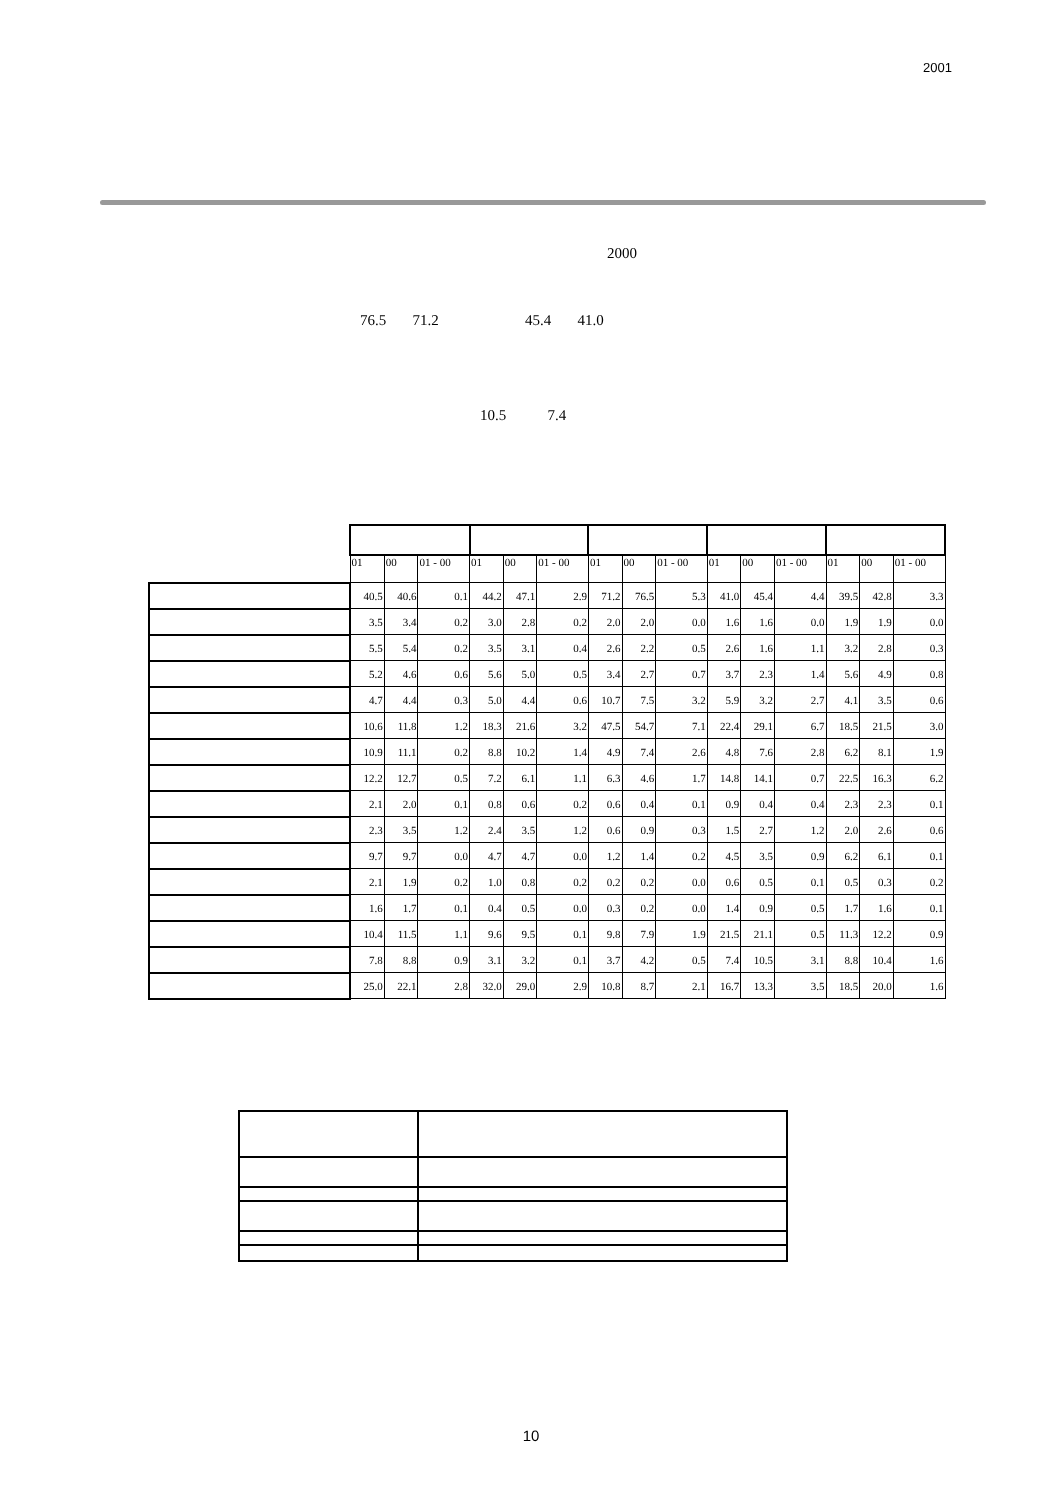2001
2000
76.5 71.2 45.4 41.0
10.5 7.4
| | 01 | 00 | 01 - 00 | 01 | 00 | 01 - 00 | 01 | 00 | 01 - 00 | 01 | 00 | 01 - 00 | 01 | 00 | 01 - 00 |
| | 40.5 | 40.6 | 0.1 | 44.2 | 47.1 | 2.9 | 71.2 | 76.5 | 5.3 | 41.0 | 45.4 | 4.4 | 39.5 | 42.8 | 3.3 |
| | 3.5 | 3.4 | 0.2 | 3.0 | 2.8 | 0.2 | 2.0 | 2.0 | 0.0 | 1.6 | 1.6 | 0.0 | 1.9 | 1.9 | 0.0 |
| | 5.5 | 5.4 | 0.2 | 3.5 | 3.1 | 0.4 | 2.6 | 2.2 | 0.5 | 2.6 | 1.6 | 1.1 | 3.2 | 2.8 | 0.3 |
| | 5.2 | 4.6 | 0.6 | 5.6 | 5.0 | 0.5 | 3.4 | 2.7 | 0.7 | 3.7 | 2.3 | 1.4 | 5.6 | 4.9 | 0.8 |
| | 4.7 | 4.4 | 0.3 | 5.0 | 4.4 | 0.6 | 10.7 | 7.5 | 3.2 | 5.9 | 3.2 | 2.7 | 4.1 | 3.5 | 0.6 |
| | 10.6 | 11.8 | 1.2 | 18.3 | 21.6 | 3.2 | 47.5 | 54.7 | 7.1 | 22.4 | 29.1 | 6.7 | 18.5 | 21.5 | 3.0 |
| | 10.9 | 11.1 | 0.2 | 8.8 | 10.2 | 1.4 | 4.9 | 7.4 | 2.6 | 4.8 | 7.6 | 2.8 | 6.2 | 8.1 | 1.9 |
| | 12.2 | 12.7 | 0.5 | 7.2 | 6.1 | 1.1 | 6.3 | 4.6 | 1.7 | 14.8 | 14.1 | 0.7 | 22.5 | 16.3 | 6.2 |
| | 2.1 | 2.0 | 0.1 | 0.8 | 0.6 | 0.2 | 0.6 | 0.4 | 0.1 | 0.9 | 0.4 | 0.4 | 2.3 | 2.3 | 0.1 |
| | 2.3 | 3.5 | 1.2 | 2.4 | 3.5 | 1.2 | 0.6 | 0.9 | 0.3 | 1.5 | 2.7 | 1.2 | 2.0 | 2.6 | 0.6 |
| | 9.7 | 9.7 | 0.0 | 4.7 | 4.7 | 0.0 | 1.2 | 1.4 | 0.2 | 4.5 | 3.5 | 0.9 | 6.2 | 6.1 | 0.1 |
| | 2.1 | 1.9 | 0.2 | 1.0 | 0.8 | 0.2 | 0.2 | 0.2 | 0.0 | 0.6 | 0.5 | 0.1 | 0.5 | 0.3 | 0.2 |
| | 1.6 | 1.7 | 0.1 | 0.4 | 0.5 | 0.0 | 0.3 | 0.2 | 0.0 | 1.4 | 0.9 | 0.5 | 1.7 | 1.6 | 0.1 |
| | 10.4 | 11.5 | 1.1 | 9.6 | 9.5 | 0.1 | 9.8 | 7.9 | 1.9 | 21.5 | 21.1 | 0.5 | 11.3 | 12.2 | 0.9 |
| | 7.8 | 8.8 | 0.9 | 3.1 | 3.2 | 0.1 | 3.7 | 4.2 | 0.5 | 7.4 | 10.5 | 3.1 | 8.8 | 10.4 | 1.6 |
| | 25.0 | 22.1 | 2.8 | 32.0 | 29.0 | 2.9 | 10.8 | 8.7 | 2.1 | 16.7 | 13.3 | 3.5 | 18.5 | 20.0 | 1.6 |
10